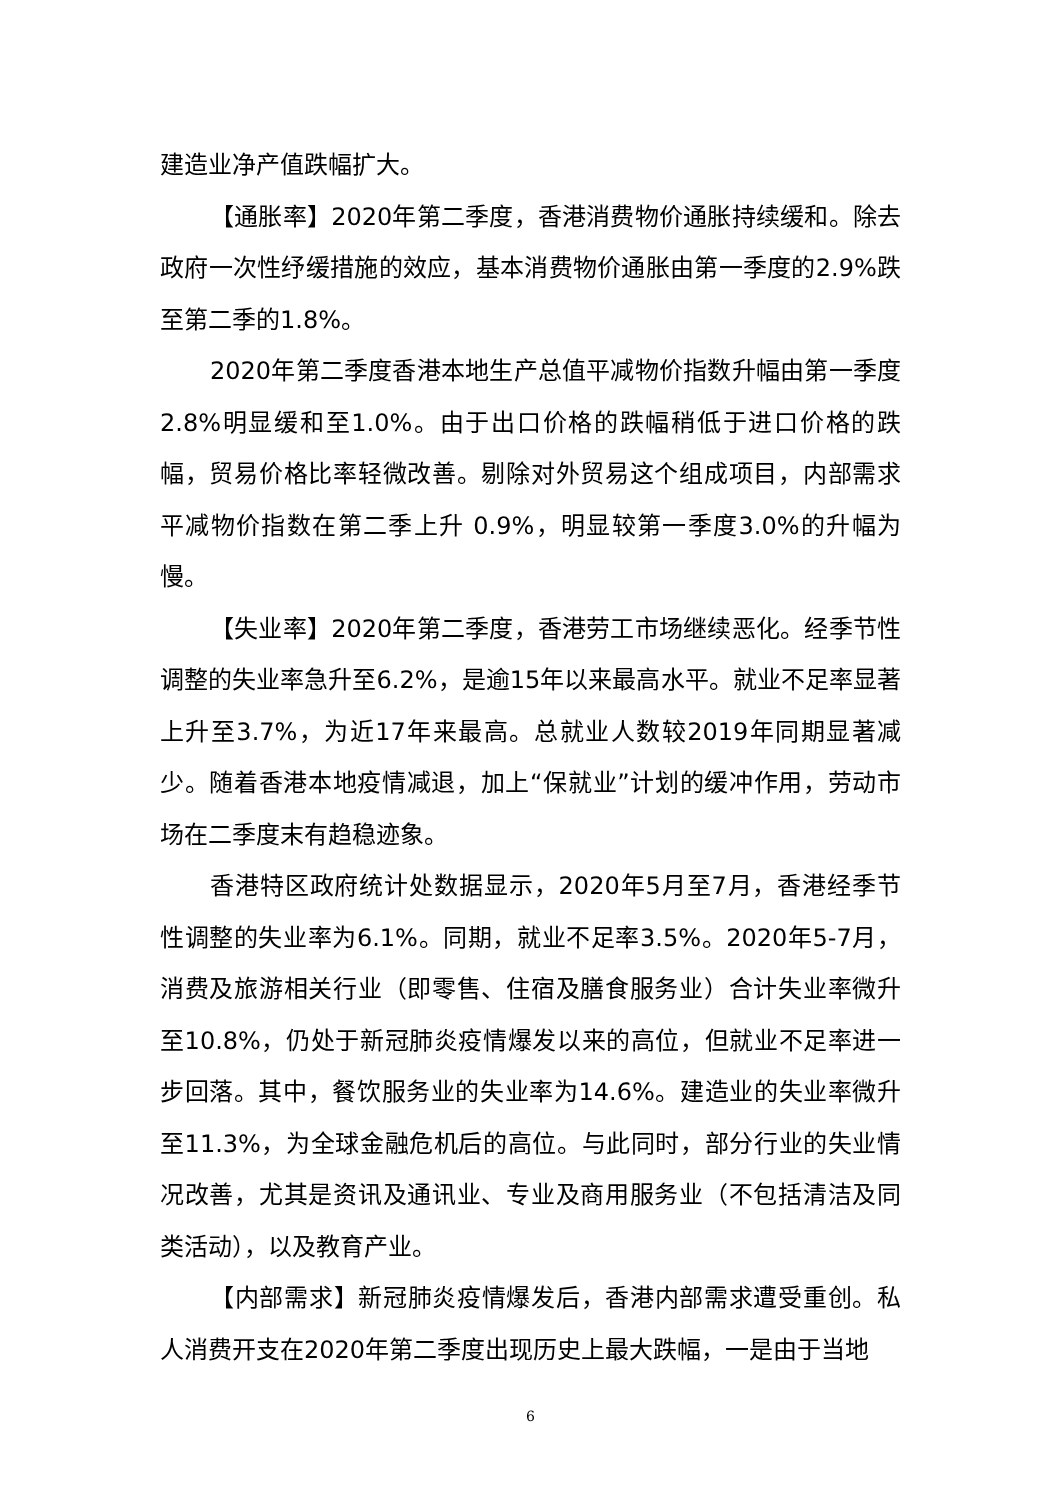建造业净产值跌幅扩大。
【通胀率】2020年第二季度，香港消费物价通胀持续缓和。除去政府一次性纾缓措施的效应，基本消费物价通胀由第一季度的2.9%跌至第二季的1.8%。
2020年第二季度香港本地生产总值平减物价指数升幅由第一季度2.8%明显缓和至1.0%。由于出口价格的跌幅稍低于进口价格的跌幅，贸易价格比率轻微改善。剔除对外贸易这个组成项目，内部需求平减物价指数在第二季上升 0.9%，明显较第一季度3.0%的升幅为慢。
【失业率】2020年第二季度，香港劳工市场继续恶化。经季节性调整的失业率急升至6.2%，是逾15年以来最高水平。就业不足率显著上升至3.7%，为近17年来最高。总就业人数较2019年同期显著减少。随着香港本地疫情减退，加上“保就业”计划的缓冲作用，劳动市场在二季度末有趋稳迹象。
香港特区政府统计处数据显示，2020年5月至7月，香港经季节性调整的失业率为6.1%。同期，就业不足率3.5%。2020年5-7月，消费及旅游相关行业（即零售、住宿及膳食服务业）合计失业率微升至10.8%，仍处于新冠肺炎疫情爆发以来的高位，但就业不足率进一步回落。其中，餐饮服务业的失业率为14.6%。建造业的失业率微升至11.3%，为全球金融危机后的高位。与此同时，部分行业的失业情况改善，尤其是资讯及通讯业、专业及商用服务业（不包括清洁及同类活动），以及教育产业。
【内部需求】新冠肺炎疫情爆发后，香港内部需求遭受重创。私人消费开支在2020年第二季度出现历史上最大跌幅，一是由于当地
6